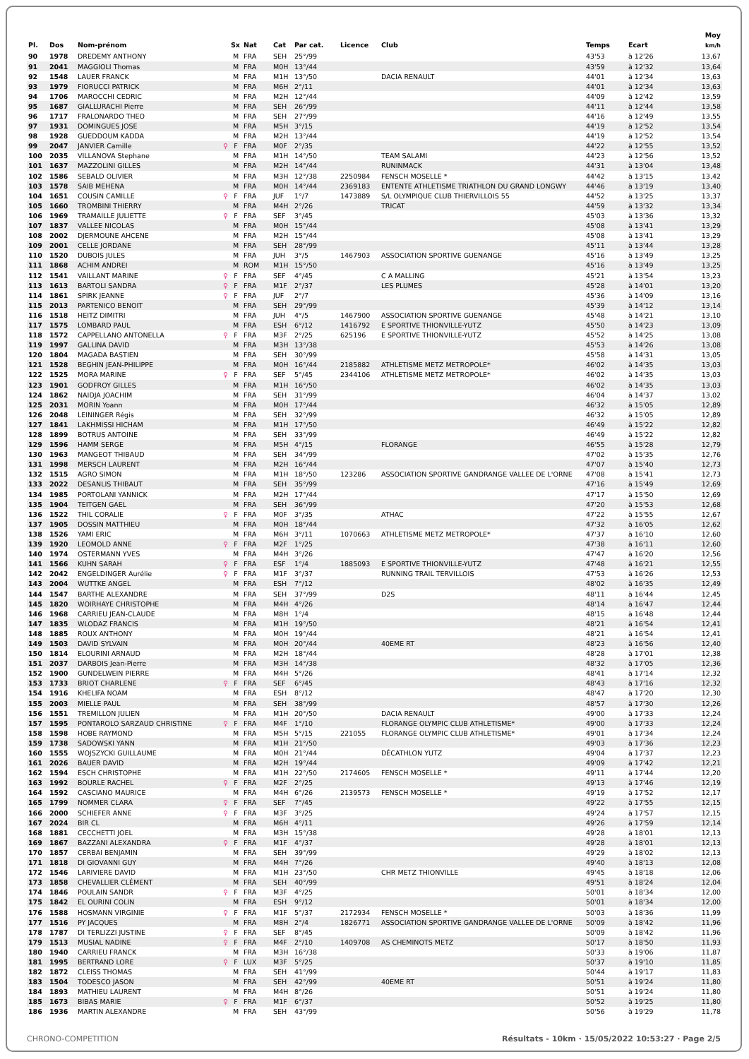| Pl. | Dos | Nom-prénom | | Sx | Nat | Cat | Par cat. | Licence | Club | Temps | Ecart | Moy <sub>km/h</sub> |
| --- | --- | --- | --- | --- | --- | --- | --- | --- | --- | --- | --- | --- |
| 90 | 1978 | DREDEMY ANTHONY | | M | FRA | SEH | 25°/99 | | | 43'53 | à 12'26 | 13,67 |
| 91 | 2041 | MAGGIOLI Thomas | | M | FRA | M0H | 13°/44 | | | 43'59 | à 12'32 | 13,64 |
| 92 | 1548 | LAUER FRANCK | | M | FRA | M1H | 13°/50 | | DACIA RENAULT | 44'01 | à 12'34 | 13,63 |
| 93 | 1979 | FIORUCCI PATRICK | | M | FRA | M6H | 2°/11 | | | 44'01 | à 12'34 | 13,63 |
| 94 | 1706 | MAROCCHI CEDRIC | | M | FRA | M2H | 12°/44 | | | 44'09 | à 12'42 | 13,59 |
| 95 | 1687 | GIALLURACHI Pierre | | M | FRA | SEH | 26°/99 | | | 44'11 | à 12'44 | 13,58 |
| 96 | 1717 | FRALONARDO THEO | | M | FRA | SEH | 27°/99 | | | 44'16 | à 12'49 | 13,55 |
| 97 | 1931 | DOMINGUES JOSE | | M | FRA | M5H | 3°/15 | | | 44'19 | à 12'52 | 13,54 |
| 98 | 1928 | GUEDDOUM KADDA | | M | FRA | M2H | 13°/44 | | | 44'19 | à 12'52 | 13,54 |
| 99 | 2047 | JANVIER Camille | ♀ | F | FRA | M0F | 2°/35 | | | 44'22 | à 12'55 | 13,52 |
| 100 | 2035 | VILLANOVA Stephane | | M | FRA | M1H | 14°/50 | | TEAM SALAMI | 44'23 | à 12'56 | 13,52 |
| 101 | 1637 | MAZZOLINI GILLES | | M | FRA | M2H | 14°/44 | | RUNINMACK | 44'31 | à 13'04 | 13,48 |
| 102 | 1586 | SEBALD OLIVIER | | M | FRA | M3H | 12°/38 | 2250984 | FENSCH MOSELLE * | 44'42 | à 13'15 | 13,42 |
| 103 | 1578 | SAIB MEHENA | | M | FRA | M0H | 14°/44 | 2369183 | ENTENTE ATHLETISME TRIATHLON DU GRAND LONGWY | 44'46 | à 13'19 | 13,40 |
| 104 | 1651 | COUSIN CAMILLE | ♀ | F | FRA | JUF | 1°/7 | 1473889 | S/L OLYMPIQUE CLUB THIERVILLOIS 55 | 44'52 | à 13'25 | 13,37 |
| 105 | 1660 | TROMBINI THIERRY | | M | FRA | M4H | 2°/26 | | TRICAT | 44'59 | à 13'32 | 13,34 |
| 106 | 1969 | TRAMAILLE JULIETTE | ♀ | F | FRA | SEF | 3°/45 | | | 45'03 | à 13'36 | 13,32 |
| 107 | 1837 | VALLEE NICOLAS | | M | FRA | M0H | 15°/44 | | | 45'08 | à 13'41 | 13,29 |
| 108 | 2002 | DJERMOUNE AHCENE | | M | FRA | M2H | 15°/44 | | | 45'08 | à 13'41 | 13,29 |
| 109 | 2001 | CELLE JORDANE | | M | FRA | SEH | 28°/99 | | | 45'11 | à 13'44 | 13,28 |
| 110 | 1520 | DUBOIS JULES | | M | FRA | JUH | 3°/5 | 1467903 | ASSOCIATION SPORTIVE GUENANGE | 45'16 | à 13'49 | 13,25 |
| 111 | 1868 | ACHIM ANDREI | | M | ROM | M1H | 15°/50 | | | 45'16 | à 13'49 | 13,25 |
| 112 | 1541 | VAILLANT MARINE | ♀ | F | FRA | SEF | 4°/45 | | C A MALLING | 45'21 | à 13'54 | 13,23 |
| 113 | 1613 | BARTOLI SANDRA | ♀ | F | FRA | M1F | 2°/37 | | LES PLUMES | 45'28 | à 14'01 | 13,20 |
| 114 | 1861 | SPIRK JEANNE | ♀ | F | FRA | JUF | 2°/7 | | | 45'36 | à 14'09 | 13,16 |
| 115 | 2013 | PARTENICO BENOIT | | M | FRA | SEH | 29°/99 | | | 45'39 | à 14'12 | 13,14 |
| 116 | 1518 | HEITZ DIMITRI | | M | FRA | JUH | 4°/5 | 1467900 | ASSOCIATION SPORTIVE GUENANGE | 45'48 | à 14'21 | 13,10 |
| 117 | 1575 | LOMBARD PAUL | | M | FRA | ESH | 6°/12 | 1416792 | E SPORTIVE THIONVILLE-YUTZ | 45'50 | à 14'23 | 13,09 |
| 118 | 1572 | CAPPELLANO ANTONELLA | ♀ | F | FRA | M3F | 2°/25 | 625196 | E SPORTIVE THIONVILLE-YUTZ | 45'52 | à 14'25 | 13,08 |
| 119 | 1997 | GALLINA DAVID | | M | FRA | M3H | 13°/38 | | | 45'53 | à 14'26 | 13,08 |
| 120 | 1804 | MAGADA BASTIEN | | M | FRA | SEH | 30°/99 | | | 45'58 | à 14'31 | 13,05 |
| 121 | 1528 | BEGHIN JEAN-PHILIPPE | | M | FRA | M0H | 16°/44 | 2185882 | ATHLETISME METZ METROPOLE* | 46'02 | à 14'35 | 13,03 |
| 122 | 1525 | MORA MARINE | ♀ | F | FRA | SEF | 5°/45 | 2344106 | ATHLETISME METZ METROPOLE* | 46'02 | à 14'35 | 13,03 |
| 123 | 1901 | GODFROY GILLES | | M | FRA | M1H | 16°/50 | | | 46'02 | à 14'35 | 13,03 |
| 124 | 1862 | NAIDJA JOACHIM | | M | FRA | SEH | 31°/99 | | | 46'04 | à 14'37 | 13,02 |
| 125 | 2031 | MORIN Yoann | | M | FRA | M0H | 17°/44 | | | 46'32 | à 15'05 | 12,89 |
| 126 | 2048 | LEININGER Régis | | M | FRA | SEH | 32°/99 | | | 46'32 | à 15'05 | 12,89 |
| 127 | 1841 | LAKHMISSI HICHAM | | M | FRA | M1H | 17°/50 | | | 46'49 | à 15'22 | 12,82 |
| 128 | 1899 | BOTRUS ANTOINE | | M | FRA | SEH | 33°/99 | | | 46'49 | à 15'22 | 12,82 |
| 129 | 1596 | HAMM SERGE | | M | FRA | M5H | 4°/15 | | FLORANGE | 46'55 | à 15'28 | 12,79 |
| 130 | 1963 | MANGEOT THIBAUD | | M | FRA | SEH | 34°/99 | | | 47'02 | à 15'35 | 12,76 |
| 131 | 1998 | MERSCH LAURENT | | M | FRA | M2H | 16°/44 | | | 47'07 | à 15'40 | 12,73 |
| 132 | 1515 | AGRO SIMON | | M | FRA | M1H | 18°/50 | 123286 | ASSOCIATION SPORTIVE GANDRANGE VALLEE DE L'ORNE | 47'08 | à 15'41 | 12,73 |
| 133 | 2022 | DESANLIS THIBAUT | | M | FRA | SEH | 35°/99 | | | 47'16 | à 15'49 | 12,69 |
| 134 | 1985 | PORTOLANI YANNICK | | M | FRA | M2H | 17°/44 | | | 47'17 | à 15'50 | 12,69 |
| 135 | 1904 | TEITGEN GAEL | | M | FRA | SEH | 36°/99 | | | 47'20 | à 15'53 | 12,68 |
| 136 | 1522 | THIL CORALIE | ♀ | F | FRA | M0F | 3°/35 | | ATHAC | 47'22 | à 15'55 | 12,67 |
| 137 | 1905 | DOSSIN MATTHIEU | | M | FRA | M0H | 18°/44 | | | 47'32 | à 16'05 | 12,62 |
| 138 | 1526 | YAMI ERIC | | M | FRA | M6H | 3°/11 | 1070663 | ATHLETISME METZ METROPOLE* | 47'37 | à 16'10 | 12,60 |
| 139 | 1920 | LEOMOLD ANNE | ♀ | F | FRA | M2F | 1°/25 | | | 47'38 | à 16'11 | 12,60 |
| 140 | 1974 | OSTERMANN YVES | | M | FRA | M4H | 3°/26 | | | 47'47 | à 16'20 | 12,56 |
| 141 | 1566 | KUHN SARAH | ♀ | F | FRA | ESF | 1°/4 | 1885093 | E SPORTIVE THIONVILLE-YUTZ | 47'48 | à 16'21 | 12,55 |
| 142 | 2042 | ENGELDINGER Aurélie | ♀ | F | FRA | M1F | 3°/37 | | RUNNING TRAIL TERVILLOIS | 47'53 | à 16'26 | 12,53 |
| 143 | 2004 | WUTTKE ANGEL | | M | FRA | ESH | 7°/12 | | | 48'02 | à 16'35 | 12,49 |
| 144 | 1547 | BARTHE ALEXANDRE | | M | FRA | SEH | 37°/99 | | D2S | 48'11 | à 16'44 | 12,45 |
| 145 | 1820 | WOIRHAYE CHRISTOPHE | | M | FRA | M4H | 4°/26 | | | 48'14 | à 16'47 | 12,44 |
| 146 | 1968 | CARRIEU JEAN-CLAUDE | | M | FRA | M8H | 1°/4 | | | 48'15 | à 16'48 | 12,44 |
| 147 | 1835 | WLODAZ FRANCIS | | M | FRA | M1H | 19°/50 | | | 48'21 | à 16'54 | 12,41 |
| 148 | 1885 | ROUX ANTHONY | | M | FRA | M0H | 19°/44 | | | 48'21 | à 16'54 | 12,41 |
| 149 | 1503 | DAVID SYLVAIN | | M | FRA | M0H | 20°/44 | | 40EME RT | 48'23 | à 16'56 | 12,40 |
| 150 | 1814 | ELOURINI ARNAUD | | M | FRA | M2H | 18°/44 | | | 48'28 | à 17'01 | 12,38 |
| 151 | 2037 | DARBOIS Jean-Pierre | | M | FRA | M3H | 14°/38 | | | 48'32 | à 17'05 | 12,36 |
| 152 | 1900 | GUNDELWEIN PIERRE | | M | FRA | M4H | 5°/26 | | | 48'41 | à 17'14 | 12,32 |
| 153 | 1733 | BRIOT CHARLENE | ♀ | F | FRA | SEF | 6°/45 | | | 48'43 | à 17'16 | 12,32 |
| 154 | 1916 | KHELIFA NOAM | | M | FRA | ESH | 8°/12 | | | 48'47 | à 17'20 | 12,30 |
| 155 | 2003 | MIELLE PAUL | | M | FRA | SEH | 38°/99 | | | 48'57 | à 17'30 | 12,26 |
| 156 | 1551 | TREMILLON JULIEN | | M | FRA | M1H | 20°/50 | | DACIA RENAULT | 49'00 | à 17'33 | 12,24 |
| 157 | 1595 | PONTAROLO SARZAUD CHRISTINE | ♀ | F | FRA | M4F | 1°/10 | | FLORANGE OLYMPIC CLUB ATHLETISME* | 49'00 | à 17'33 | 12,24 |
| 158 | 1598 | HOBE RAYMOND | | M | FRA | M5H | 5°/15 | 221055 | FLORANGE OLYMPIC CLUB ATHLETISME* | 49'01 | à 17'34 | 12,24 |
| 159 | 1738 | SADOWSKI YANN | | M | FRA | M1H | 21°/50 | | | 49'03 | à 17'36 | 12,23 |
| 160 | 1555 | WOJSZYCKI GUILLAUME | | M | FRA | M0H | 21°/44 | | DÉCATHLON YUTZ | 49'04 | à 17'37 | 12,23 |
| 161 | 2026 | BAUER DAVID | | M | FRA | M2H | 19°/44 | | | 49'09 | à 17'42 | 12,21 |
| 162 | 1594 | ESCH CHRISTOPHE | | M | FRA | M1H | 22°/50 | 2174605 | FENSCH MOSELLE * | 49'11 | à 17'44 | 12,20 |
| 163 | 1992 | BOURLE RACHEL | ♀ | F | FRA | M2F | 2°/25 | | | 49'13 | à 17'46 | 12,19 |
| 164 | 1592 | CASCIANO MAURICE | | M | FRA | M4H | 6°/26 | 2139573 | FENSCH MOSELLE * | 49'19 | à 17'52 | 12,17 |
| 165 | 1799 | NOMMER CLARA | ♀ | F | FRA | SEF | 7°/45 | | | 49'22 | à 17'55 | 12,15 |
| 166 | 2000 | SCHIEFER ANNE | ♀ | F | FRA | M3F | 3°/25 | | | 49'24 | à 17'57 | 12,15 |
| 167 | 2024 | BIR CL | | M | FRA | M6H | 4°/11 | | | 49'26 | à 17'59 | 12,14 |
| 168 | 1881 | CECCHETTI JOEL | | M | FRA | M3H | 15°/38 | | | 49'28 | à 18'01 | 12,13 |
| 169 | 1867 | BAZZANI ALEXANDRA | ♀ | F | FRA | M1F | 4°/37 | | | 49'28 | à 18'01 | 12,13 |
| 170 | 1857 | CERBAI BENJAMIN | | M | FRA | SEH | 39°/99 | | | 49'29 | à 18'02 | 12,13 |
| 171 | 1818 | DI GIOVANNI GUY | | M | FRA | M4H | 7°/26 | | | 49'40 | à 18'13 | 12,08 |
| 172 | 1546 | LARIVIERE DAVID | | M | FRA | M1H | 23°/50 | | CHR METZ THIONVILLE | 49'45 | à 18'18 | 12,06 |
| 173 | 1858 | CHEVALLIER CLÉMENT | | M | FRA | SEH | 40°/99 | | | 49'51 | à 18'24 | 12,04 |
| 174 | 1846 | POULAIN SANDR | ♀ | F | FRA | M3F | 4°/25 | | | 50'01 | à 18'34 | 12,00 |
| 175 | 1842 | EL OURINI COLIN | | M | FRA | ESH | 9°/12 | | | 50'01 | à 18'34 | 12,00 |
| 176 | 1588 | HOSMANN VIRGINIE | ♀ | F | FRA | M1F | 5°/37 | 2172934 | FENSCH MOSELLE * | 50'03 | à 18'36 | 11,99 |
| 177 | 1516 | PY JACQUES | | M | FRA | M8H | 2°/4 | 1826771 | ASSOCIATION SPORTIVE GANDRANGE VALLEE DE L'ORNE | 50'09 | à 18'42 | 11,96 |
| 178 | 1787 | DI TERLIZZI JUSTINE | ♀ | F | FRA | SEF | 8°/45 | | | 50'09 | à 18'42 | 11,96 |
| 179 | 1513 | MUSIAL NADINE | ♀ | F | FRA | M4F | 2°/10 | 1409708 | AS CHEMINOTS METZ | 50'17 | à 18'50 | 11,93 |
| 180 | 1940 | CARRIEU FRANCK | | M | FRA | M3H | 16°/38 | | | 50'33 | à 19'06 | 11,87 |
| 181 | 1995 | BERTRAND LORE | ♀ | F | LUX | M3F | 5°/25 | | | 50'37 | à 19'10 | 11,85 |
| 182 | 1872 | CLEISS THOMAS | | M | FRA | SEH | 41°/99 | | | 50'44 | à 19'17 | 11,83 |
| 183 | 1504 | TODESCO JASON | | M | FRA | SEH | 42°/99 | | 40EME RT | 50'51 | à 19'24 | 11,80 |
| 184 | 1893 | MATHIEU LAURENT | | M | FRA | M4H | 8°/26 | | | 50'51 | à 19'24 | 11,80 |
| 185 | 1673 | BIBAS MARIE | ♀ | F | FRA | M1F | 6°/37 | | | 50'52 | à 19'25 | 11,80 |
| 186 | 1936 | MARTIN ALEXANDRE | | M | FRA | SEH | 43°/99 | | | 50'56 | à 19'29 | 11,78 |
CHRONO-COMPETITION Résultats - 10km · 15/05/2022 10:53:27 · Page 2/5